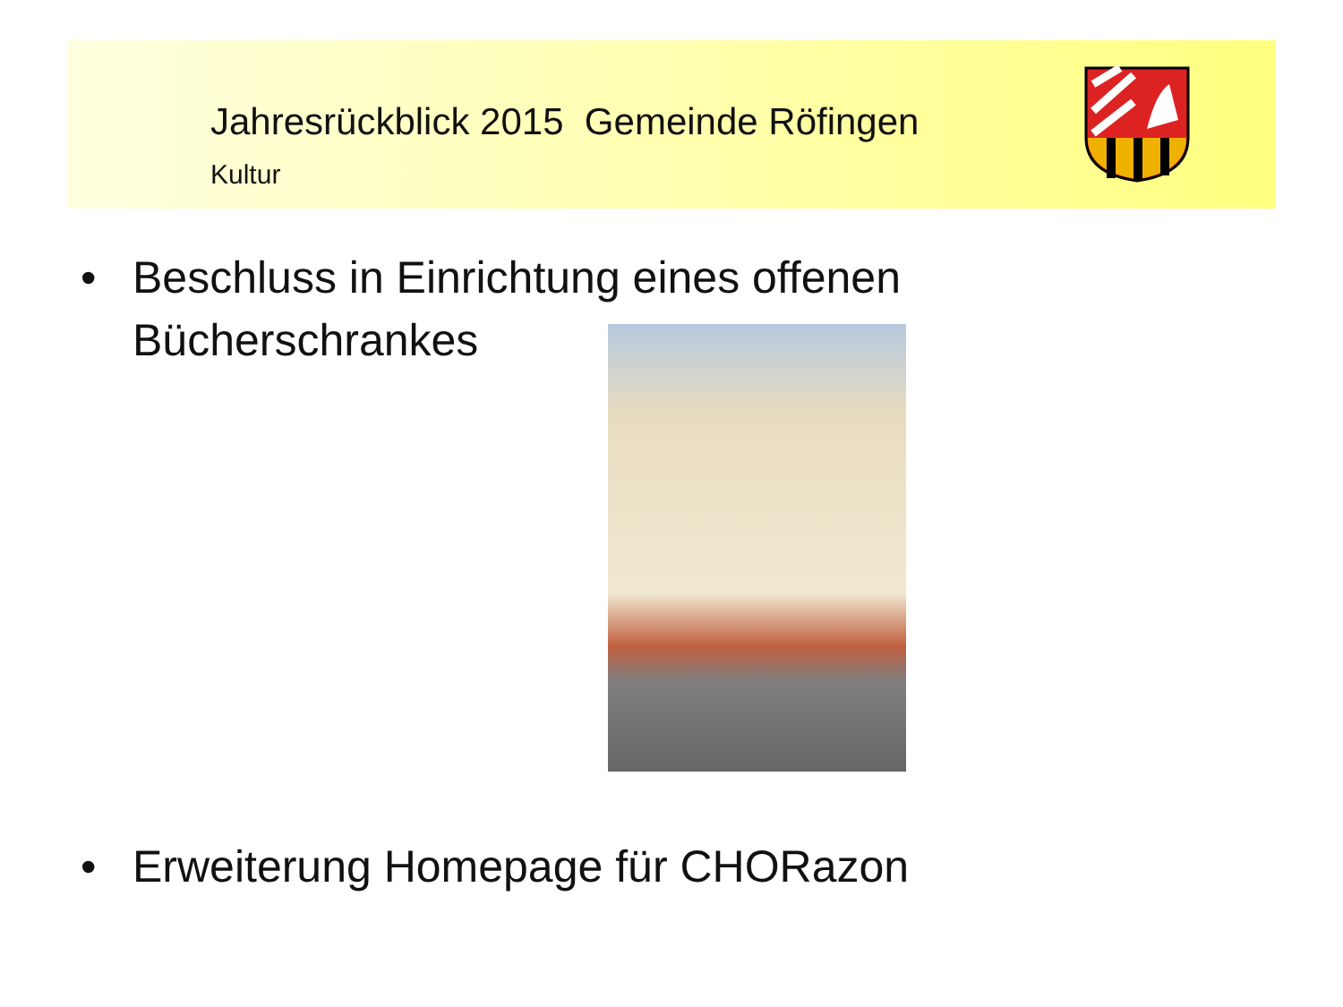Jahresrückblick 2015 Gemeinde Röfingen
Kultur
• Beschluss in Einrichtung eines offenen
Bücherschrankes
• Erweiterung Homepage für CHORazon